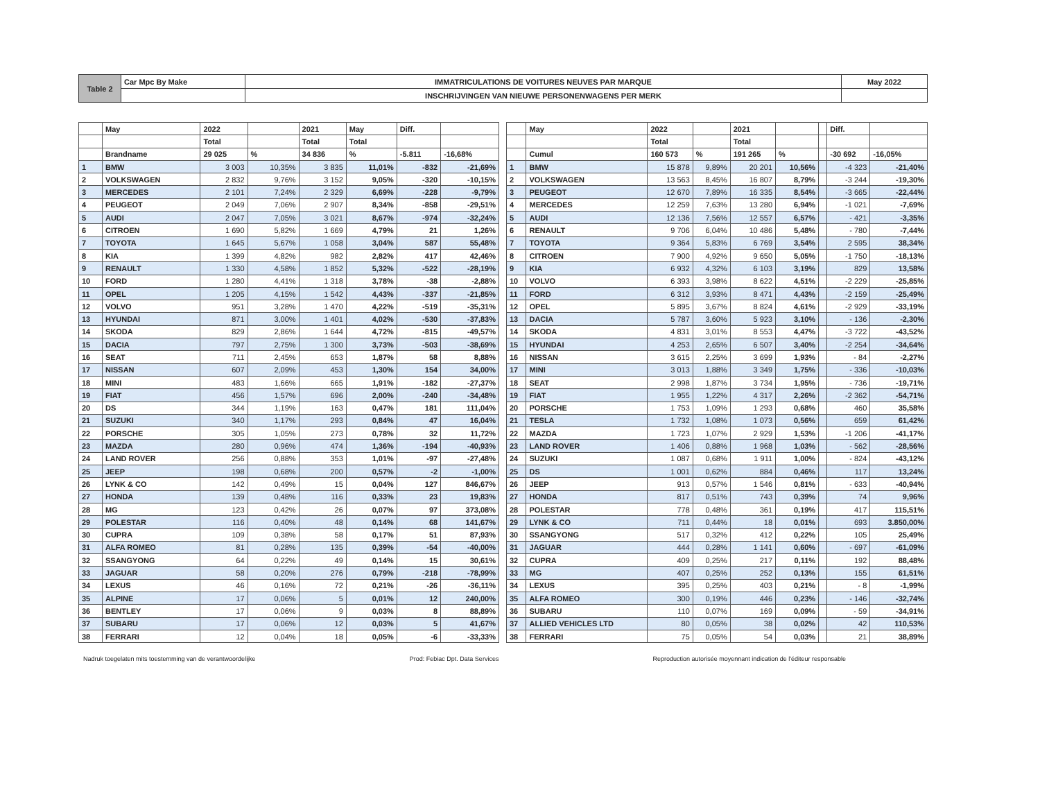| Table 2 | Car Mpc By Make | IMMATRICULATIONS DE VOITURES NEUVES PAR MARQUE | May 2022 |
| | | INSCHRIJVINGEN VAN NIEUWE PERSONENWAGENS PER MERK | |
| | May | 2022 | | 2021 | May | Diff. | |
| --- | --- | --- | --- | --- | --- | --- | --- |
| | | Total | | Total | Total | | |
| | Brandname | 29 025 | % | 34 836 | % | -5.811 | -16,68% |
| 1 | BMW | 3 003 | 10,35% | 3 835 | 11,01% | -832 | -21,69% |
| 2 | VOLKSWAGEN | 2 832 | 9,76% | 3 152 | 9,05% | -320 | -10,15% |
| 3 | MERCEDES | 2 101 | 7,24% | 2 329 | 6,69% | -228 | -9,79% |
| 4 | PEUGEOT | 2 049 | 7,06% | 2 907 | 8,34% | -858 | -29,51% |
| 5 | AUDI | 2 047 | 7,05% | 3 021 | 8,67% | -974 | -32,24% |
| 6 | CITROEN | 1 690 | 5,82% | 1 669 | 4,79% | 21 | 1,26% |
| 7 | TOYOTA | 1 645 | 5,67% | 1 058 | 3,04% | 587 | 55,48% |
| 8 | KIA | 1 399 | 4,82% | 982 | 2,82% | 417 | 42,46% |
| 9 | RENAULT | 1 330 | 4,58% | 1 852 | 5,32% | -522 | -28,19% |
| 10 | FORD | 1 280 | 4,41% | 1 318 | 3,78% | -38 | -2,88% |
| 11 | OPEL | 1 205 | 4,15% | 1 542 | 4,43% | -337 | -21,85% |
| 12 | VOLVO | 951 | 3,28% | 1 470 | 4,22% | -519 | -35,31% |
| 13 | HYUNDAI | 871 | 3,00% | 1 401 | 4,02% | -530 | -37,83% |
| 14 | SKODA | 829 | 2,86% | 1 644 | 4,72% | -815 | -49,57% |
| 15 | DACIA | 797 | 2,75% | 1 300 | 3,73% | -503 | -38,69% |
| 16 | SEAT | 711 | 2,45% | 653 | 1,87% | 58 | 8,88% |
| 17 | NISSAN | 607 | 2,09% | 453 | 1,30% | 154 | 34,00% |
| 18 | MINI | 483 | 1,66% | 665 | 1,91% | -182 | -27,37% |
| 19 | FIAT | 456 | 1,57% | 696 | 2,00% | -240 | -34,48% |
| 20 | DS | 344 | 1,19% | 163 | 0,47% | 181 | 111,04% |
| 21 | SUZUKI | 340 | 1,17% | 293 | 0,84% | 47 | 16,04% |
| 22 | PORSCHE | 305 | 1,05% | 273 | 0,78% | 32 | 11,72% |
| 23 | MAZDA | 280 | 0,96% | 474 | 1,36% | -194 | -40,93% |
| 24 | LAND ROVER | 256 | 0,88% | 353 | 1,01% | -97 | -27,48% |
| 25 | JEEP | 198 | 0,68% | 200 | 0,57% | -2 | -1,00% |
| 26 | LYNK & CO | 142 | 0,49% | 15 | 0,04% | 127 | 846,67% |
| 27 | HONDA | 139 | 0,48% | 116 | 0,33% | 23 | 19,83% |
| 28 | MG | 123 | 0,42% | 26 | 0,07% | 97 | 373,08% |
| 29 | POLESTAR | 116 | 0,40% | 48 | 0,14% | 68 | 141,67% |
| 30 | CUPRA | 109 | 0,38% | 58 | 0,17% | 51 | 87,93% |
| 31 | ALFA ROMEO | 81 | 0,28% | 135 | 0,39% | -54 | -40,00% |
| 32 | SSANGYONG | 64 | 0,22% | 49 | 0,14% | 15 | 30,61% |
| 33 | JAGUAR | 58 | 0,20% | 276 | 0,79% | -218 | -78,99% |
| 34 | LEXUS | 46 | 0,16% | 72 | 0,21% | -26 | -36,11% |
| 35 | ALPINE | 17 | 0,06% | 5 | 0,01% | 12 | 240,00% |
| 36 | BENTLEY | 17 | 0,06% | 9 | 0,03% | 8 | 88,89% |
| 37 | SUBARU | 17 | 0,06% | 12 | 0,03% | 5 | 41,67% |
| 38 | FERRARI | 12 | 0,04% | 18 | 0,05% | -6 | -33,33% |
| | May | 2022 | | 2021 | | | Diff. | |
| --- | --- | --- | --- | --- | --- | --- | --- | --- |
| | | Total | | Total | | | | |
| | Cumul | 160 573 | % | 191 265 | % | | -30 692 | -16,05% |
| 1 | BMW | 15 878 | 9,89% | 20 201 | 10,56% | | -4 323 | -21,40% |
| 2 | VOLKSWAGEN | 13 563 | 8,45% | 16 807 | 8,79% | | -3 244 | -19,30% |
| 3 | PEUGEOT | 12 670 | 7,89% | 16 335 | 8,54% | | -3 665 | -22,44% |
| 4 | MERCEDES | 12 259 | 7,63% | 13 280 | 6,94% | | -1 021 | -7,69% |
| 5 | AUDI | 12 136 | 7,56% | 12 557 | 6,57% | | - 421 | -3,35% |
| 6 | RENAULT | 9 706 | 6,04% | 10 486 | 5,48% | | - 780 | -7,44% |
| 7 | TOYOTA | 9 364 | 5,83% | 6 769 | 3,54% | | 2 595 | 38,34% |
| 8 | CITROEN | 7 900 | 4,92% | 9 650 | 5,05% | | -1 750 | -18,13% |
| 9 | KIA | 6 932 | 4,32% | 6 103 | 3,19% | | 829 | 13,58% |
| 10 | VOLVO | 6 393 | 3,98% | 8 622 | 4,51% | | -2 229 | -25,85% |
| 11 | FORD | 6 312 | 3,93% | 8 471 | 4,43% | | -2 159 | -25,49% |
| 12 | OPEL | 5 895 | 3,67% | 8 824 | 4,61% | | -2 929 | -33,19% |
| 13 | DACIA | 5 787 | 3,60% | 5 923 | 3,10% | | - 136 | -2,30% |
| 14 | SKODA | 4 831 | 3,01% | 8 553 | 4,47% | | -3 722 | -43,52% |
| 15 | HYUNDAI | 4 253 | 2,65% | 6 507 | 3,40% | | -2 254 | -34,64% |
| 16 | NISSAN | 3 615 | 2,25% | 3 699 | 1,93% | | - 84 | -2,27% |
| 17 | MINI | 3 013 | 1,88% | 3 349 | 1,75% | | - 336 | -10,03% |
| 18 | SEAT | 2 998 | 1,87% | 3 734 | 1,95% | | - 736 | -19,71% |
| 19 | FIAT | 1 955 | 1,22% | 4 317 | 2,26% | | -2 362 | -54,71% |
| 20 | PORSCHE | 1 753 | 1,09% | 1 293 | 0,68% | | 460 | 35,58% |
| 21 | TESLA | 1 732 | 1,08% | 1 073 | 0,56% | | 659 | 61,42% |
| 22 | MAZDA | 1 723 | 1,07% | 2 929 | 1,53% | | -1 206 | -41,17% |
| 23 | LAND ROVER | 1 406 | 0,88% | 1 968 | 1,03% | | - 562 | -28,56% |
| 24 | SUZUKI | 1 087 | 0,68% | 1 911 | 1,00% | | - 824 | -43,12% |
| 25 | DS | 1 001 | 0,62% | 884 | 0,46% | | 117 | 13,24% |
| 26 | JEEP | 913 | 0,57% | 1 546 | 0,81% | | - 633 | -40,94% |
| 27 | HONDA | 817 | 0,51% | 743 | 0,39% | | 74 | 9,96% |
| 28 | POLESTAR | 778 | 0,48% | 361 | 0,19% | | 417 | 115,51% |
| 29 | LYNK & CO | 711 | 0,44% | 18 | 0,01% | | 693 | 3.850,00% |
| 30 | SSANGYONG | 517 | 0,32% | 412 | 0,22% | | 105 | 25,49% |
| 31 | JAGUAR | 444 | 0,28% | 1 141 | 0,60% | | - 697 | -61,09% |
| 32 | CUPRA | 409 | 0,25% | 217 | 0,11% | | 192 | 88,48% |
| 33 | MG | 407 | 0,25% | 252 | 0,13% | | 155 | 61,51% |
| 34 | LEXUS | 395 | 0,25% | 403 | 0,21% | | - 8 | -1,99% |
| 35 | ALFA ROMEO | 300 | 0,19% | 446 | 0,23% | | - 146 | -32,74% |
| 36 | SUBARU | 110 | 0,07% | 169 | 0,09% | | - 59 | -34,91% |
| 37 | ALLIED VEHICLES LTD | 80 | 0,05% | 38 | 0,02% | | 42 | 110,53% |
| 38 | FERRARI | 75 | 0,05% | 54 | 0,03% | | 21 | 38,89% |
Nadruk toegelaten mits toestemming van de verantwoordelijke Prod: Febiac Dpt. Data Services Reproduction autorisée moyennant indication de l'éditeur responsable